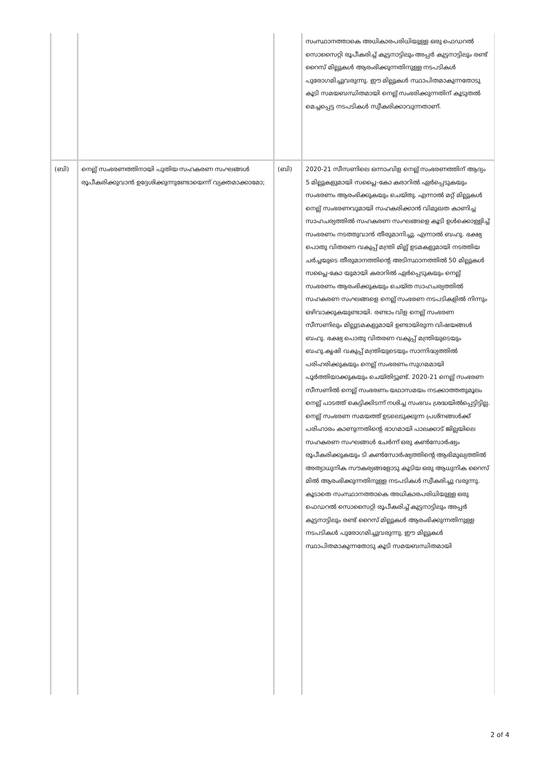| | | | സംസ്ഥാനത്താകെ അധികാരപരിധിയുള്ള ഒരു ഫെഡറൽ സൊസൈറ്റി രൂപീകരിച്ച് കുട്ടനാട്ടിലും അപ്പർ കുട്ടനാട്ടിലും രണ്ട് റൈസ് മില്ലുകൾ ആരംഭിക്കുന്നതിനുള്ള നടപടികൾ പുരോഗമിച്ചുവരുന്നു. ഈ മില്ലുകൾ സ്ഥാപിതമാകുന്നതോടു കൂടി സമയബന്ധിതമായി നെല്ല് സംഭരിക്കുന്നതിന് കൂടുതൽ മെച്ചപ്പെട്ട നടപടികൾ സ്വീകരിക്കാവുന്നതാണ്. |
| (ബി) | നെല്ല് സംഭരണത്തിനായി പുതിയ സഹകരണ സംഘങ്ങൾ രൂപീകരിക്കുവാൻ ഉദ്ദേശിക്കുന്നുണ്ടോയെന്ന് വ്യക്തമാക്കാമോ; | (ബി) | 2020-21 സീസണിലെ ഒന്നാംവിള നെല്ല് സംഭരണത്തിന് ആദ്യം 5 മില്ലുകളുമായി സപ്ലൈ-കോ കരാറിൽ ഏർപ്പെടുകയും സംഭരണം ആരംഭിക്കുകയും ചെയ്തു. എന്നാൽ മറ്റ് മില്ലുകൾ നെല്ല് സംഭരണവുമായി സഹകരിക്കാൻ വിമുഖത കാണിച്ച സാഹചര്യത്തിൽ സഹകരണ സംഘങ്ങളെ കൂടി ഉൾക്കൊള്ളിച്ച് സംഭരണം നടത്തുവാൻ തീരുമാനിച്ചു. എന്നാൽ ബഹു. ഭക്ഷ്യ പൊതു വിതരണ വകുപ്പ് മന്ത്രി മില്ല് ഉടമകളുമായി നടത്തിയ ചർച്ചയുടെ തീരുമാനത്തിന്റെ അടിസ്ഥാനത്തിൽ 50 മില്ലുകൾ സപ്ലൈ-കോ യുമായി കരാറിൽ ഏർപ്പെടുകയും നെല്ല് സംഭരണം ആരംഭിക്കുകയും ചെയ്ത സാഹചര്യത്തിൽ സഹകരണ സംഘങ്ങളെ നെല്ല് സംഭരണ നടപടികളിൽ നിന്നും ഒഴിവാക്കുകയുണ്ടായി. രണ്ടാം വിള നെല്ല് സംഭരണ സീസണിലും മില്ലുടമകളുമായി ഉണ്ടായിരുന്ന വിഷയങ്ങൾ ബഹു. ഭക്ഷ്യ പൊതു വിതരണ വകുപ്പ് മന്ത്രിയുടെയും ബഹു.കൃഷി വകുപ്പ് മന്ത്രിയുടെയും സാന്നിദ്ധ്യത്തിൽ പരിഹരിക്കുകയും നെല്ല് സംഭരണം സുഗമമായി പൂർത്തിയാക്കുകയും ചെയ്തിട്ടുണ്ട്. 2020-21 നെല്ല് സംഭരണ സീസണിൽ നെല്ല് സംഭരണം യഥാസമയം നടക്കാത്തതുമൂലം നെല്ല് പാടത്ത് കെട്ടിക്കിടന്ന് നശിച്ച സംഭവം ശ്രദ്ധയിൽപ്പെട്ടിട്ടില്ല. നെല്ല് സംഭരണ സമയത്ത് ഉടലെടുക്കുന്ന പ്രശ്നങ്ങൾക്ക് പരിഹാരം കാണുന്നതിന്റെ ഭാഗമായി പാലക്കാട് ജില്ലയിലെ സഹകരണ സംഘങ്ങൾ ചേർന്ന് ഒരു കൺസോർഷ്യം രൂപീകരിക്കുകയും ടി കൺസോർഷ്യത്തിന്റെ ആഭിമുഖ്യത്തിൽ അത്യാധുനിക സൗകര്യങ്ങളോടു കൂടിയ ഒരു ആധുനിക റൈസ് മിൽ ആരംഭിക്കുന്നതിനുള്ള നടപടികൾ സ്വീകരിച്ചു വരുന്നു. കൂടാതെ സംസ്ഥാനത്താകെ അധികാരപരിധിയുള്ള ഒരു ഫെഡറൽ സൊസൈറ്റി രൂപീകരിച്ച് കുട്ടനാട്ടിലും അപ്പർ കുട്ടനാട്ടിലും രണ്ട് റൈസ് മില്ലുകൾ ആരംഭിക്കുന്നതിനുള്ള നടപടികൾ പുരോഗമിച്ചുവരുന്നു. ഈ മില്ലുകൾ സ്ഥാപിതമാകുന്നതോടു കൂടി സമയബന്ധിതമായി |
2 of 4